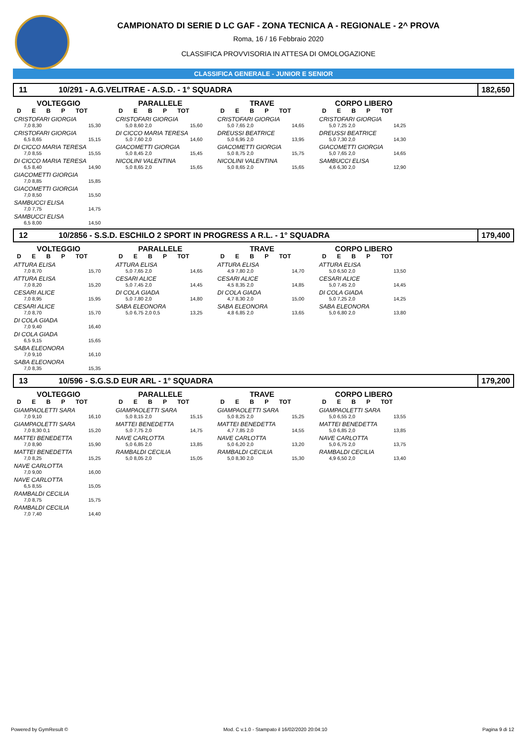CAMPIONATO DI SERIE D LC GAF - ZONA TECNICA A - REGIONALE - 2^ PROVA
Roma, 16 / 16 Febbraio 2020
CLASSIFICA PROVVISORIA IN ATTESA DI OMOLOGAZIONE
CLASSIFICA GENERALE - JUNIOR E SENIOR
11 10/291 - A.G.VELITRAE - A.S.D. - 1° SQUADRA 182,650
VOLTEGGIO
D E B P TOT
CRISTOFARI GIORGIA
7,0 8,30 15,30
CRISTOFARI GIORGIA
6,5 8,65 15,15
DI CICCO MARIA TERESA
7,0 8,55 15,55
DI CICCO MARIA TERESA
6,5 8,40 14,90
GIACOMETTI GIORGIA
7,0 8,85 15,85
GIACOMETTI GIORGIA
7,0 8,50 15,50
SAMBUCCI ELISA
7,0 7,75 14,75
SAMBUCCI ELISA
6,5 8,00 14,50
PARALLELE
D E B P TOT
CRISTOFARI GIORGIA
5,0 8,60 2,0 15,60
DI CICCO MARIA TERESA
5,0 7,60 2,0 14,60
GIACOMETTI GIORGIA
5,0 8,45 2,0 15,45
NICOLINI VALENTINA
5,0 8,65 2,0 15,65
TRAVE
D E B P TOT
CRISTOFARI GIORGIA
5,0 7,65 2,0 14,65
DREUSSI BEATRICE
5,0 6,95 2,0 13,95
GIACOMETTI GIORGIA
5,0 8,75 2,0 15,75
NICOLINI VALENTINA
5,0 8,65 2,0 15,65
CORPO LIBERO
D E B P TOT
CRISTOFARI GIORGIA
5,0 7,25 2,0 14,25
DREUSSI BEATRICE
5,0 7,30 2,0 14,30
GIACOMETTI GIORGIA
5,0 7,65 2,0 14,65
SAMBUCCI ELISA
4,6 6,30 2,0 12,90
12 10/2856 - S.S.D. ESCHILO 2 SPORT IN PROGRESS A R.L. - 1° SQUADRA 179,400
VOLTEGGIO
D E B P TOT
ATTURA ELISA
7,0 8,70 15,70
ATTURA ELISA
7,0 8,20 15,20
CESARI ALICE
7,0 8,95 15,95
CESARI ALICE
7,0 8,70 15,70
DI COLA GIADA
7,0 9,40 16,40
DI COLA GIADA
6,5 9,15 15,65
SABA ELEONORA
7,0 9,10 16,10
SABA ELEONORA
7,0 8,35 15,35
PARALLELE
D E B P TOT
ATTURA ELISA
5,0 7,65 2,0 14,65
CESARI ALICE
5,0 7,45 2,0 14,45
DI COLA GIADA
5,0 7,80 2,0 14,80
SABA ELEONORA
5,0 6,75 2,0 0,5 13,25
TRAVE
D E B P TOT
ATTURA ELISA
4,9 7,80 2,0 14,70
CESARI ALICE
4,5 8,35 2,0 14,85
DI COLA GIADA
4,7 8,30 2,0 15,00
SABA ELEONORA
4,8 6,85 2,0 13,65
CORPO LIBERO
D E B P TOT
ATTURA ELISA
5,0 6,50 2,0 13,50
CESARI ALICE
5,0 7,45 2,0 14,45
DI COLA GIADA
5,0 7,25 2,0 14,25
SABA ELEONORA
5,0 6,80 2,0 13,80
13 10/596 - S.G.S.D EUR ARL - 1° SQUADRA 179,200
VOLTEGGIO
D E B P TOT
GIAMPAOLETTI SARA
7,0 9,10 16,10
GIAMPAOLETTI SARA
7,0 8,30 0,1 15,20
MATTEI BENEDETTA
7,0 8,90 15,90
MATTEI BENEDETTA
7,0 8,25 15,25
NAVE CARLOTTA
7,0 9,00 16,00
NAVE CARLOTTA
6,5 8,55 15,05
RAMBALDI CECILIA
7,0 8,75 15,75
RAMBALDI CECILIA
7,0 7,40 14,40
PARALLELE
D E B P TOT
GIAMPAOLETTI SARA
5,0 8,15 2,0 15,15
MATTEI BENEDETTA
5,0 7,75 2,0 14,75
NAVE CARLOTTA
5,0 6,85 2,0 13,85
RAMBALDI CECILIA
5,0 8,05 2,0 15,05
TRAVE
D E B P TOT
GIAMPAOLETTI SARA
5,0 8,25 2,0 15,25
MATTEI BENEDETTA
4,7 7,85 2,0 14,55
NAVE CARLOTTA
5,0 6,20 2,0 13,20
RAMBALDI CECILIA
5,0 8,30 2,0 15,30
CORPO LIBERO
D E B P TOT
GIAMPAOLETTI SARA
5,0 6,55 2,0 13,55
MATTEI BENEDETTA
5,0 6,85 2,0 13,85
NAVE CARLOTTA
5,0 6,75 2,0 13,75
RAMBALDI CECILIA
4,9 6,50 2,0 13,40
Powered by GymResult © Mod. C v.1.0 - Stampato il 16/02/2020 20:04:10 Pagina 9 di 12